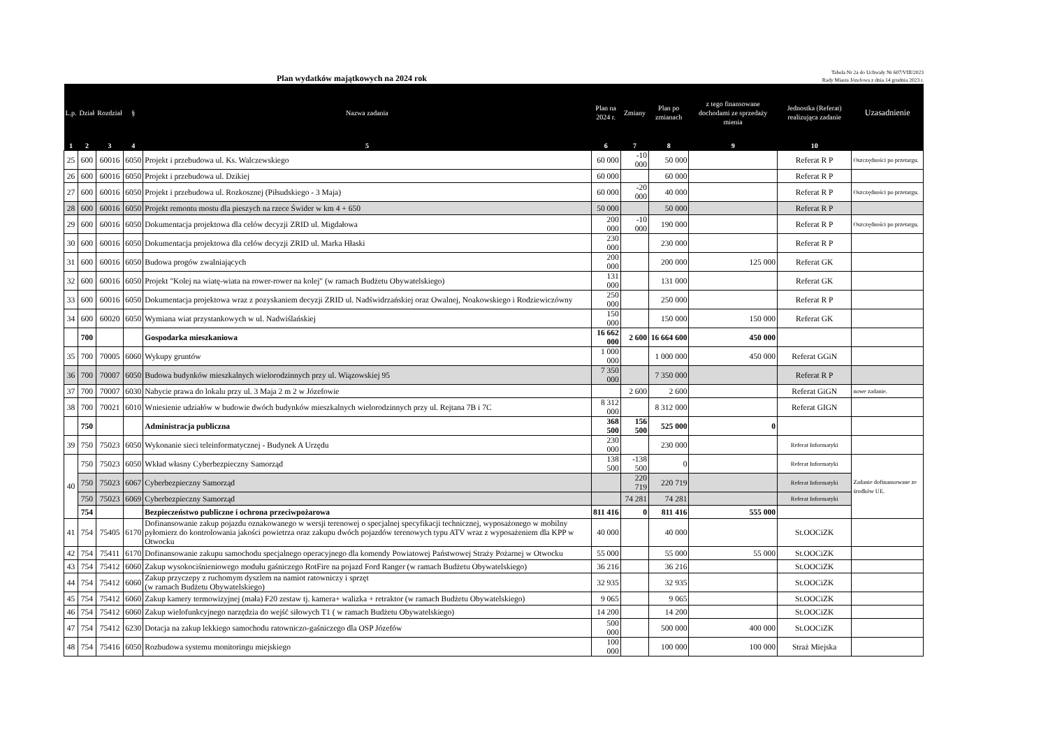Plan wydatków majątkowych na 2024 rok
Tabela Nr 2a do Uchwały Nr 607/VIII/2023
Rady Miasta Józefowa z dnia 14 grudnia 2023 r.
| L.p. | Dział | Rozdział | § | Nazwa zadania | Plan na 2024 r. | Zmiany | Plan po zmianach | z tego finansowane dochodami ze sprzedaży mienia | Jednostka (Referat) realizująca zadanie | Uzasadnienie |
| --- | --- | --- | --- | --- | --- | --- | --- | --- | --- | --- |
| 1 | 2 | 3 | 4 | 5 | 6 | 7 | 8 | 9 | 10 | |
| 25 | 600 | 60016 | 6050 | Projekt i przebudowa ul. Ks. Walczewskiego | 60 000 | -10 000 | 50 000 | | Referat R P | Oszczędności po przetargu. |
| 26 | 600 | 60016 | 6050 | Projekt i przebudowa ul. Dzikiej | 60 000 | | 60 000 | | Referat R P | |
| 27 | 600 | 60016 | 6050 | Projekt i przebudowa ul. Rozkosznej (Piłsudskiego - 3 Maja) | 60 000 | -20 000 | 40 000 | | Referat R P | Oszczędności po przetargu. |
| 28 | 600 | 60016 | 6050 | Projekt remontu mostu dla pieszych na rzece Świder w km 4 + 650 | 50 000 | | 50 000 | | Referat R P | |
| 29 | 600 | 60016 | 6050 | Dokumentacja projektowa dla celów decyzji ZRID ul. Migdałowa | 200 000 | -10 000 | 190 000 | | Referat R P | Oszczędności po przetargu. |
| 30 | 600 | 60016 | 6050 | Dokumentacja projektowa dla celów decyzji ZRID ul. Marka Hłaski | 230 000 | | 230 000 | | Referat R P | |
| 31 | 600 | 60016 | 6050 | Budowa progów zwalniających | 200 000 | | 200 000 | 125 000 | Referat GK | |
| 32 | 600 | 60016 | 6050 | Projekt "Kolej na wiatę-wiata na rower-rower na kolej" (w ramach Budżetu Obywatelskiego) | 131 000 | | 131 000 | | Referat GK | |
| 33 | 600 | 60016 | 6050 | Dokumentacja projektowa wraz z pozyskaniem decyzji ZRID ul. Nadświdrzańskiej oraz Owalnej, Noakowskiego i Rodziewiczówny | 250 000 | | 250 000 | | Referat R P | |
| 34 | 600 | 60020 | 6050 | Wymiana wiat przystankowych w ul. Nadwiślańskiej | 150 000 | | 150 000 | 150 000 | Referat GK | |
| | 700 | | | Gospodarka mieszkaniowa | 16 662 000 | 2 600 | 16 664 600 | 450 000 | | |
| 35 | 700 | 70005 | 6060 | Wykupy gruntów | 1 000 000 | | 1 000 000 | 450 000 | Referat GGiN | |
| 36 | 700 | 70007 | 6050 | Budowa budynków mieszkalnych wielorodzinnych przy ul. Wiązowskiej 95 | 7 350 000 | | 7 350 000 | | Referat R P | |
| 37 | 700 | 70007 | 6030 | Nabycie prawa do lokalu przy ul. 3 Maja 2 m 2 w Józefowie | | 2 600 | 2 600 | | Referat GiGN | nowe zadanie. |
| 38 | 700 | 70021 | 6010 | Wniesienie udziałów w budowie dwóch budynków mieszkalnych wielorodzinnych przy ul. Rejtana 7B i 7C | 8 312 000 | | 8 312 000 | | Referat GIGN | |
| | 750 | | | Administracja publiczna | 368 500 | 156 500 | 525 000 | 0 | | |
| 39 | 750 | 75023 | 6050 | Wykonanie sieci teleinformatycznej - Budynek A Urzędu | 230 000 | | 230 000 | | Referat Informatyki | |
| 40 | 750 | 75023 | 6050 | Wkład własny Cyberbezpieczny Samorząd | 138 500 | -138 500 | 0 | | Referat Informatyki | Zadanie dofinansowane ze środków UE. |
| | 750 | 75023 | 6067 | Cyberbezpieczny Samorząd | | 220 719 | 220 719 | | Referat Informatyki | |
| | 750 | 75023 | 6069 | Cyberbezpieczny Samorząd | | 74 281 | 74 281 | | Referat Informatyki | |
| | 754 | | | Bezpieczeństwo publiczne i ochrona przeciwpożarowa | 811 416 | 0 | 811 416 | 555 000 | | |
| 41 | 754 | 75405 | 6170 | Dofinansowanie zakup pojazdu oznakowanego w wersji terenowej o specjalnej specyfikacji technicznej, wyposażonego w mobilny pyłomierz do kontrolowania jakości powietrza oraz zakupu dwóch pojazdów terenowych typu ATV wraz z wyposażeniem dla KPP w Otwocku | 40 000 | | 40 000 | | St.OOCiZK | |
| 42 | 754 | 75411 | 6170 | Dofinansowanie zakupu samochodu specjalnego operacyjnego dla komendy Powiatowej Państwowej Straży Pożarnej w Otwocku | 55 000 | | 55 000 | 55 000 | St.OOCiZK | |
| 43 | 754 | 75412 | 6060 | Zakup wysokociśnieniowego modułu gaśniczego RotFire na pojazd Ford Ranger (w ramach Budżetu Obywatelskiego) | 36 216 | | 36 216 | | St.OOCiZK | |
| 44 | 754 | 75412 | 6060 | Zakup przyczepy z ruchomym dyszlem na namiot ratowniczy i sprzęt (w ramach Budżetu Obywatelskiego) | 32 935 | | 32 935 | | St.OOCiZK | |
| 45 | 754 | 75412 | 6060 | Zakup kamery termowizyjnej (mała) F20 zestaw tj. kamera+ walizka + retraktor (w ramach Budżetu Obywatelskiego) | 9 065 | | 9 065 | | St.OOCiZK | |
| 46 | 754 | 75412 | 6060 | Zakup wielofunkcyjnego narzędzia do wejść siłowych T1 ( w ramach Budżetu Obywatelskiego) | 14 200 | | 14 200 | | St.OOCiZK | |
| 47 | 754 | 75412 | 6230 | Dotacja na zakup lekkiego samochodu ratowniczo-gaśniczego dla OSP Józefów | 500 000 | | 500 000 | 400 000 | St.OOCiZK | |
| 48 | 754 | 75416 | 6050 | Rozbudowa systemu monitoringu miejskiego | 100 000 | | 100 000 | 100 000 | Straż Miejska | |